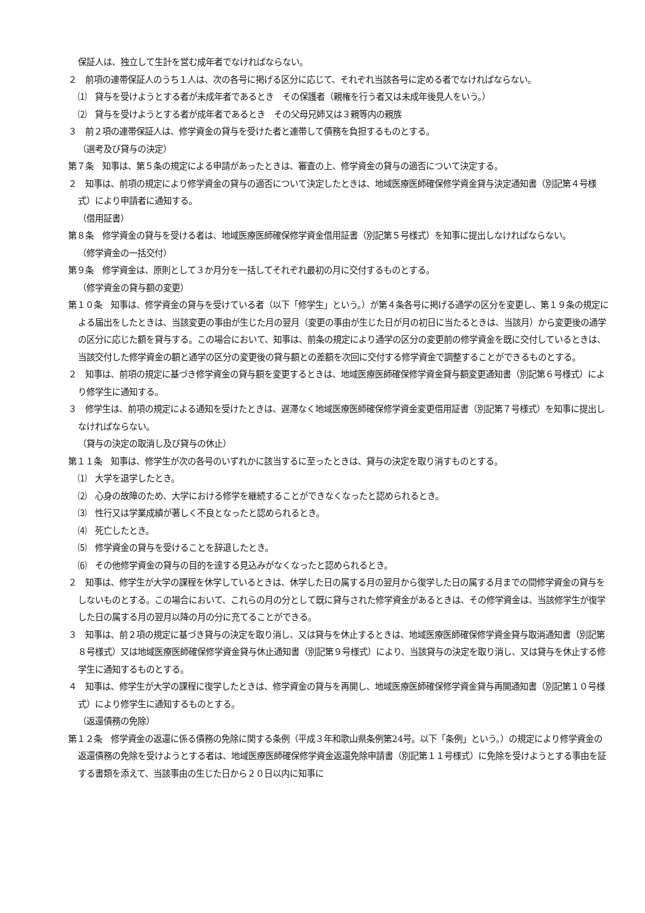保証人は、独立して生計を営む成年者でなければならない。
２　前項の連帯保証人のうち１人は、次の各号に掲げる区分に応じて、それぞれ当該各号に定める者でなければならない。
⑴　貸与を受けようとする者が未成年者であるとき　その保護者（親権を行う者又は未成年後見人をいう。）
⑵　貸与を受けようとする者が成年者であるとき　その父母兄姉又は３親等内の親族
３　前２項の連帯保証人は、修学資金の貸与を受けた者と連帯して債務を負担するものとする。
（選考及び貸与の決定）
第７条　知事は、第５条の規定による申請があったときは、審査の上、修学資金の貸与の適否について決定する。
２　知事は、前項の規定により修学資金の貸与の適否について決定したときは、地域医療医師確保修学資金貸与決定通知書（別記第４号様式）により申請者に通知する。
（借用証書）
第８条　修学資金の貸与を受ける者は、地域医療医師確保修学資金借用証書（別記第５号様式）を知事に提出しなければならない。
（修学資金の一括交付）
第９条　修学資金は、原則として３か月分を一括してそれぞれ最初の月に交付するものとする。
（修学資金の貸与額の変更）
第１０条　知事は、修学資金の貸与を受けている者（以下「修学生」という。）が第４条各号に掲げる通学の区分を変更し、第１９条の規定による届出をしたときは、当該変更の事由が生じた月の翌月（変更の事由が生じた日が月の初日に当たるときは、当該月）から変更後の通学の区分に応じた額を貸与する。この場合において、知事は、前条の規定により通学の区分の変更前の修学資金を既に交付しているときは、当該交付した修学資金の額と通学の区分の変更後の貸与額との差額を次回に交付する修学資金で調整することができるものとする。
２　知事は、前項の規定に基づき修学資金の貸与額を変更するときは、地域医療医師確保修学資金貸与額変更通知書（別記第６号様式）により修学生に通知する。
３　修学生は、前項の規定による通知を受けたときは、遅滞なく地域医療医師確保修学資金変更借用証書（別記第７号様式）を知事に提出しなければならない。
（貸与の決定の取消し及び貸与の休止）
第１１条　知事は、修学生が次の各号のいずれかに該当するに至ったときは、貸与の決定を取り消すものとする。
⑴　大学を退学したとき。
⑵　心身の故障のため、大学における修学を継続することができなくなったと認められるとき。
⑶　性行又は学業成績が著しく不良となったと認められるとき。
⑷　死亡したとき。
⑸　修学資金の貸与を受けることを辞退したとき。
⑹　その他修学資金の貸与の目的を達する見込みがなくなったと認められるとき。
２　知事は、修学生が大学の課程を休学しているときは、休学した日の属する月の翌月から復学した日の属する月までの間修学資金の貸与をしないものとする。この場合において、これらの月の分として既に貸与された修学資金があるときは、その修学資金は、当該修学生が復学した日の属する月の翌月以降の月の分に充てることができる。
３　知事は、前２項の規定に基づき貸与の決定を取り消し、又は貸与を休止するときは、地域医療医師確保修学資金貸与取消通知書（別記第８号様式）又は地域医療医師確保修学資金貸与休止通知書（別記第９号様式）により、当該貸与の決定を取り消し、又は貸与を休止する修学生に通知するものとする。
４　知事は、修学生が大学の課程に復学したときは、修学資金の貸与を再開し、地域医療医師確保修学資金貸与再開通知書（別記第１０号様式）により修学生に通知するものとする。
（返還債務の免除）
第１２条　修学資金の返還に係る債務の免除に関する条例（平成３年和歌山県条例第24号。以下「条例」という。）の規定により修学資金の返還債務の免除を受けようとする者は、地域医療医師確保修学資金返還免除申請書（別記第１１号様式）に免除を受けようとする事由を証する書類を添えて、当該事由の生じた日から２０日以内に知事に